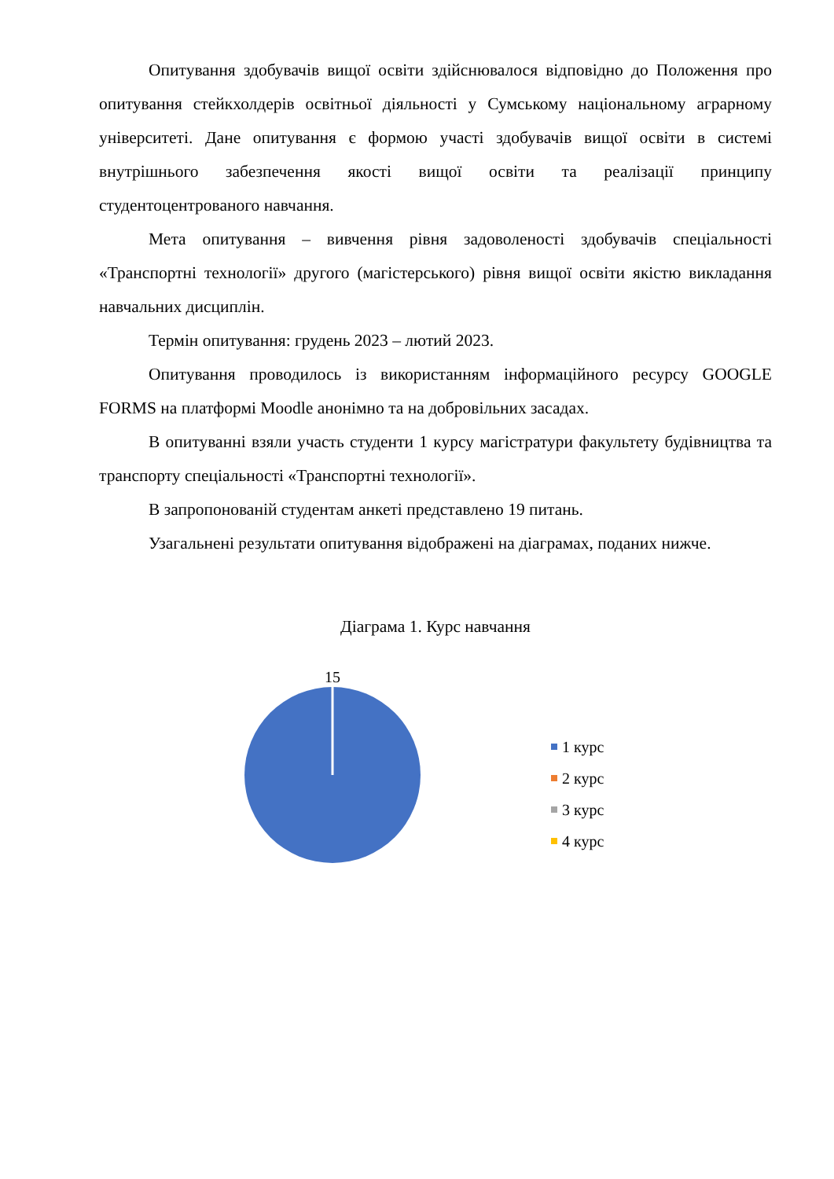Опитування здобувачів вищої освіти здійснювалося відповідно до Положення про опитування стейкхолдерів освітньої діяльності у Сумському національному аграрному університеті. Дане опитування є формою участі здобувачів вищої освіти в системі внутрішнього забезпечення якості вищої освіти та реалізації принципу студентоцентрованого навчання.
Мета опитування – вивчення рівня задоволеності здобувачів спеціальності «Транспортні технології» другого (магістерського) рівня вищої освіти якістю викладання навчальних дисциплін.
Термін опитування: грудень 2023 – лютий 2023.
Опитування проводилось із використанням інформаційного ресурсу GOOGLE FORMS на платформі Moodle анонімно та на добровільних засадах.
В опитуванні взяли участь студенти 1 курсу магістратури факультету будівництва та транспорту спеціальності «Транспортні технології».
В запропонованій студентам анкеті представлено 19 питань.
Узагальнені результати опитування відображені на діаграмах, поданих нижче.
Діаграма 1. Курс навчання
15
1 курс
2 курс
3 курс
4 курс